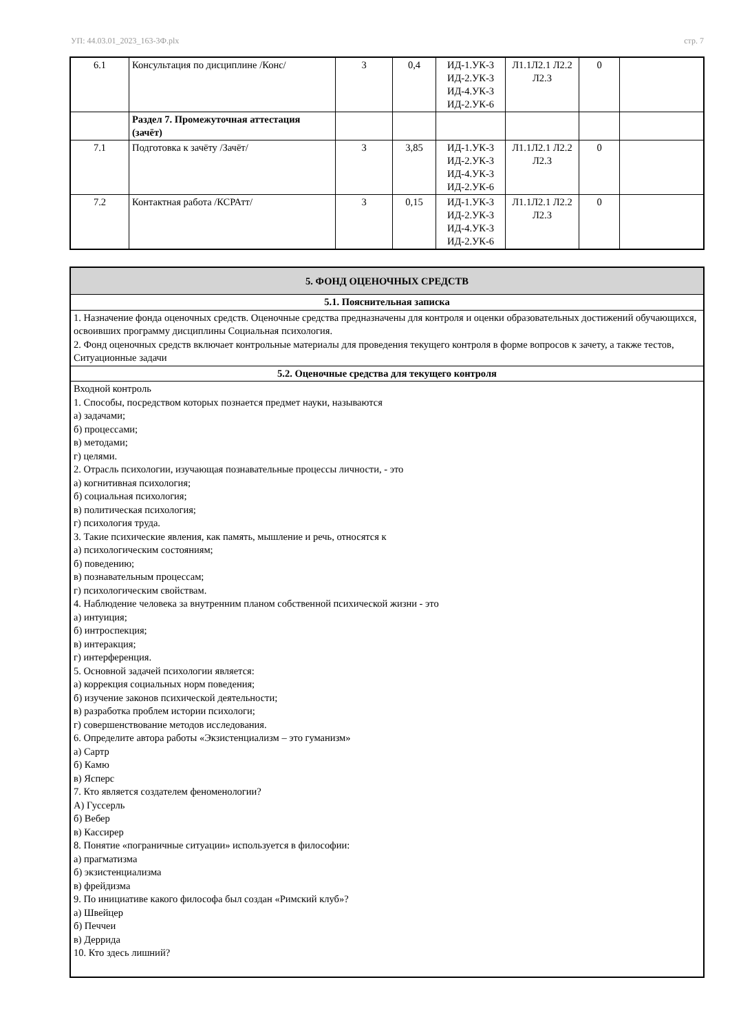УП: 44.03.01_2023_163-3Ф.plx стр. 7
| 6.1 | Консультация по дисциплине /Конс/ | 3 | 0,4 | ИД-1.УК-3 ИД-2.УК-3 ИД-4.УК-3 ИД-2.УК-6 | Л1.1Л2.1 Л2.2 Л2.3 | 0 | |
| | Раздел 7. Промежуточная аттестация (зачёт) | | | | | | |
| 7.1 | Подготовка к зачёту /Зачёт/ | 3 | 3,85 | ИД-1.УК-3 ИД-2.УК-3 ИД-4.УК-3 ИД-2.УК-6 | Л1.1Л2.1 Л2.2 Л2.3 | 0 | |
| 7.2 | Контактная работа /КСРАтт/ | 3 | 0,15 | ИД-1.УК-3 ИД-2.УК-3 ИД-4.УК-3 ИД-2.УК-6 | Л1.1Л2.1 Л2.2 Л2.3 | 0 | |
5. ФОНД ОЦЕНОЧНЫХ СРЕДСТВ
5.1. Пояснительная записка
1. Назначение фонда оценочных средств. Оценочные средства предназначены для контроля и оценки образовательных достижений обучающихся, освоивших программу дисциплины Социальная психология.
2. Фонд оценочных средств включает контрольные материалы для проведения текущего контроля в форме вопросов к зачету, а также тестов, Ситуационные задачи
5.2. Оценочные средства для текущего контроля
Входной контроль
1. Способы, посредством которых познается предмет науки, называются
а) задачами;
б) процессами;
в) методами;
г) целями.
2. Отрасль психологии, изучающая познавательные процессы личности, - это
а) когнитивная психология;
б) социальная психология;
в) политическая психология;
г) психология труда.
3. Такие психические явления, как память, мышление и речь, относятся к
а) психологическим состояниям;
б) поведению;
в) познавательным процессам;
г) психологическим свойствам.
4. Наблюдение человека за внутренним планом собственной психической жизни - это
а) интуиция;
б) интроспекция;
в) интеракция;
г) интерференция.
5. Основной задачей психологии является:
а) коррекция социальных норм поведения;
б) изучение законов психической деятельности;
в) разработка проблем истории психологи;
г) совершенствование методов исследования.
6. Определите автора работы «Экзистенциализм – это гуманизм»
а) Сартр
б) Камю
в) Ясперс
7. Кто является создателем феноменологии?
А) Гуссерль
б) Вебер
в) Кассирер
8. Понятие «пограничные ситуации» используется в философии:
а) прагматизма
б) экзистенциализма
в) фрейдизма
9. По инициативе какого философа был создан «Римский клуб»?
а) Швейцер
б) Печчеи
в) Деррида
10. Кто здесь лишний?